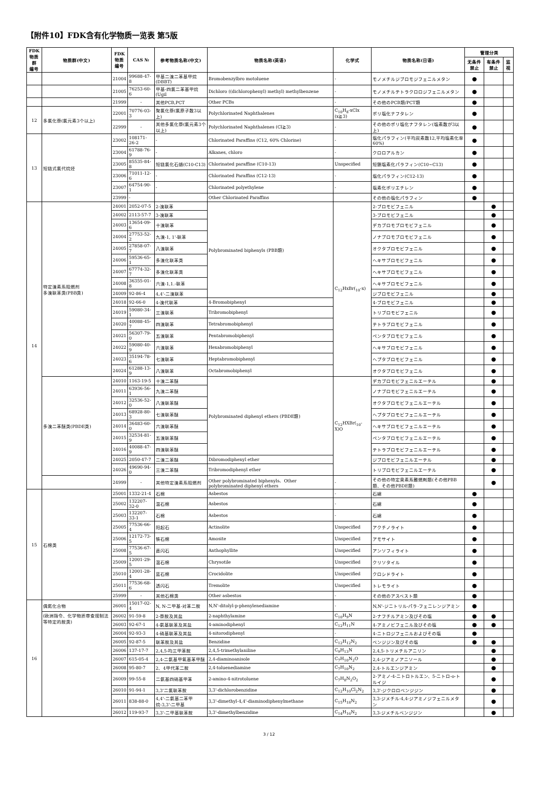【附件10】FDK含有化学物质一览表 第5版
| FDK 物质群 编号 | 物质群(中文) | FDK 物质 编号 | CAS № | 参考物质名称(中文) | 物质名称(英语) | 化学式 | 物质名称(日语) | 管理分类 | | |
| --- | --- | --- | --- | --- | --- | --- | --- | --- | --- | --- |
| | | | | | | | | 无条件禁止 | 有条件禁止 | 监视 |
| | | 21004 | 99688-47-8 | 甲基二溴二苯基甲烷(DBBT) | Bromobenzylbro motoluene | - | モノメチルジブロモジフェニルメタン | ● | | |
| | | 21005 | 76253-60-6 | 甲基-四氯二苯基甲烷(Ugil | Dichloro ((dichlorophenyl) methyl) methylbenzene | - | モノメチルテトラクロロジフェニルメタン | ● | | |
| | | 21999 | - | 其他PCB,PCT | Other PCBs | - | その他のPCB類/PCT類 | ● | | |
| 12 | 多氯化萘(氯元素3个以上) | 22001 | 70776-03-3 | 聚氯化萘(氯原子数3以上) | Polychlorinated Naphthalenes | C<sub>10</sub>H<sub>8</sub>-xClx (x≧3) | ポリ塩化ナフタレン | ● | | |
| | | 22999 | - | 其他多氯化萘(氯元素3个以上) | Polychlorinated Naphthalenes (Cl≧3) | - | その他のポリ塩化ナフタレン(塩素数が3以上) | ● | | |
| 13 | 短链式氯代烷烃 | 23002 | 108171-26-2 | - | Chlorinated Paraffins (C12, 60% Chlorine) | - | 塩化パラフィン(平均炭素数12,平均塩素化率60%) | ● | | |
| | | 23004 | 61788-76-9 | - | Alkanes, chloro | - | クロロアルカン | ● | | |
| | | 23005 | 85535-84-8 | 短链氯化石蜡(C10-C13) | Chlorinated paraffine (C10-13) | Unspecified | 短鎖塩素化パラフィン(C10~C13) | ● | | |
| | | 23006 | 71011-12-6 | - | Chlorinated Paraffins (C12-13) | - | 塩化パラフィン(C12-13) | ● | | |
| | | 23007 | 64754-90-1 | - | Chlorinated polyethylene | - | 塩素化ポリエチレン | ● | | |
| | | 23999 | - | | Other Chlorinated Paraffins | | その他の塩化パラフィン | ● | | |
| 14 | 特定溴素系阻燃剂 多溴联苯类(PBB类) | 24001 | 2052-07-5 | 2-溴联苯 | Polybrominated biphenyls (PBB類) | C<sub>12</sub>HxBr(<sub>10</sub>-x) | 2-ブロモビフェニル | | ● | |
| | | 24002 | 2113-57-7 | 3-溴联苯 | | | 3-ブロモビフェニル | | ● | |
| | | 24003 | 13654-09-6 | 十溴联苯 | | | デカブロモブロモビフェニル | | ● | |
| | | 24004 | 27753-52-2 | 九溴-1, 1'-联苯 | | | ノナブロモブロモビフェニル | | ● | |
| | | 24005 | 27858-07-7 | 八溴联苯 | | | オクタブロモビフェニル | | ● | |
| | | 24006 | 59536-65-1 | 多溴化联苯类 | | | ヘキサブロモビフェニル | | ● | |
| | | 24007 | 67774-32-7 | 多溴化联苯类 | | | ヘキサブロモビフェニル | | ● | |
| | | 24008 | 36355-01-8 | 六溴-1,1.-联苯 | | | ヘキサブロモビフェニル | | ● | |
| | | 24009 | 92-86-4 | 4,4'-二溴联苯 | | | ジブロモビフェニル | | ● | |
| | | 24018 | 92-66-0 | 4-溴代联苯 | 4-Bromobiphenyl | | 4-ブロモビフェニル | | ● | |
| | | 24019 | 59080-34-1 | 三溴联苯 | Tribromobiphenyl | | トリブロモビフェニル | | ● | |
| | | 24020 | 40088-45-7 | 四溴联苯 | Tetrabromobiphenyl | | テトラブロモビフェニル | | ● | |
| | | 24021 | 56307-79-0 | 五溴联苯 | Pentabromobiphenyl | | ペンタブロモビフェニル | | ● | |
| | | 24022 | 59080-40-9 | 六溴联苯 | Hexabromobiphenyl | | ヘキサブロモビフェニル | | ● | |
| | | 24023 | 35194-78-6 | 七溴联苯 | Heptabromobiphenyl | | ヘプタブロモビフェニル | | ● | |
| | | 24024 | 61288-13-9 | 八溴联苯 | Octabromobiphenyl | | オクタブロモビフェニル | | ● | |
| | 多溴二苯醚类(PBDE类) | 24010 | 1163-19-5 | 十溴二苯醚 | Polybrominated diphenyl ethers (PBDE類) | C<sub>12</sub>HXBr(<sub>10</sub>-X)O | デカブロモビフェニルエーテル | | ● | |
| | | 24011 | 63936-56-1 | 九溴二苯醚 | | | ノナブロモビフェニルエーテル | | ● | |
| | | 24012 | 32536-52-0 | 八溴联苯醚 | | | オクタブロモビフェニルエーテル | | ● | |
| | | 24013 | 68928-80-3 | 七溴联苯醚 | | | ヘプタブロモビフェニルエーテル | | ● | |
| | | 24014 | 36483-60-0 | 六溴联苯醚 | | | ヘキサブロモビフェニルエーテル | | ● | |
| | | 24015 | 32534-81-9 | 五溴联苯醚 | | | ペンタブロモビフェニルエーテル | | ● | |
| | | 24016 | 40088-47-9 | 四溴联苯醚 | | | テトラブロモビフェニルエーテル | | ● | |
| | | 24025 | 2050-47-7 | 二溴二苯醚 | Dibromodiphenyl ether | | ジブロモビフェニルエーテル | | ● | |
| | | 24026 | 49690-94-0 | 三溴二苯醚 | Tribromodiphenyl ether | | トリブロモビフェニルエーテル | | ● | |
| | | 24999 | - | 其他特定溴素系阻燃剂 | Other polybrominated biphenyls、Other polybrominated diphenyl ethers | - | その他の特定臭素系難燃剤類(その他PBB類、その他PBDE類) | | ● | |
| 15 | 石棉类 | 25001 | 1332-21-4 | 石棉 | Asbestos | - | 石綿 | ● | | |
| | | 25002 | 132207-32-0 | 温石棉 | Asbestos | - | 石綿 | ● | | |
| | | 25003 | 132207-33-1 | 石棉 | Asbestos | - | 石綿 | ● | | |
| | | 25005 | 77536-66-4 | 阳起石 | Actinolite | Unspecified | アクチノライト | ● | | |
| | | 25006 | 12172-73-5 | 铁石棉 | Amosite | Unspecified | アモサイト | ● | | |
| | | 25008 | 77536-67-5 | 直闪石 | Anthophyllite | Unspecified | アンソフィライト | ● | | |
| | | 25009 | 12001-29-5 | 温石棉 | Chrysotile | Unspecified | クリソタイル | ● | | |
| | | 25010 | 12001-28-4 | 蓝石棉 | Crocidolite | Unspecified | クロシドライト | ● | | |
| | | 25011 | 77536-68-6 | 透闪石 | Tremolite | Unspecified | トレモライト | ● | | |
| | | 25999 | - | 其他石棉类 | Other asbestos | - | その他のアスベスト類 | ● | | |
| 16 | 偶氮化合物 | 26001 | 15017-02-4 | N, N-二甲基-对苯二胺 | N,N'-ditolyl-p-phenylenediamine | - | N,N'-ジニトリル-パラ-フェニレンジアミン | ● | | |
| | (欧洲指令、化学物质审查规制法等特定的胺类) | 26002 | 91-59-8 | 2-萘胺及其盐 | 2-naphthylamine | C<sub>10</sub>H<sub>9</sub>N | 2-ナフチルアミン及びその塩 | ● | ● | |
| | | 26003 | 92-67-1 | 4-氨基联苯及其盐 | 4-aminodiphenyl | C<sub>12</sub>H<sub>11</sub>N | 4-アミノビフェニル及びその塩 | ● | ● | |
| | | 26004 | 92-93-3 | 4-硝基联苯及其盐 | 4-nitorodiphenyl | - | 4-ニトロジフェニルおよびその塩 | ● | | |
| | | 26005 | 92-87-5 | 联苯胺及其盐 | Benzidine | C<sub>12</sub>H<sub>12</sub>N<sub>2</sub> | ベンジジン及びその塩 | ● | ● | |
| | | 26006 | 137-17-7 | 2,4,5-均三甲苯胺 | 2,4,5-trimethylaniline | C<sub>9</sub>H<sub>13</sub>N | 2,4,5-トリメチルアニリン | | ● | |
| | | 26007 | 615-05-4 | 2,4-二氨基甲氧基苯甲醚 | 2,4-diaminoanisole | C<sub>7</sub>H<sub>10</sub>N<sub>2</sub>O | 2,4-ジアミノアニソール | | ● | |
| | | 26008 | 95-80-7 | 2、4甲代苯二胺 | 2,4-toluenediamine | C<sub>7</sub>H<sub>10</sub>N<sub>2</sub> | 2,4-トルエンジアミン | | ● | |
| | | 26009 | 99-55-8 | 二氨基四硝基甲苯 | 2-amino-4-nitrotoluene | C<sub>7</sub>H<sub>8</sub>N<sub>2</sub>O<sub>2</sub> | 2-アミノ-4-ニトロトルエン、5-ニトロ-o-トルイジ | | ● | |
| | | 26010 | 91-94-1 | 3,3'二氯联苯胺 | 3,3'-dichlorobenzidine | C<sub>12</sub>H<sub>10</sub>Cl<sub>2</sub>N<sub>2</sub> | 3,3'-ジクロロベンジジン | | ● | |
| | | 26011 | 838-88-0 | 4,4'-二氨基二苯甲烷-3,3'-二甲基 | 3,3'-dimethyl-4,4'-diaminodiphenylmethane | C<sub>15</sub>H<sub>18</sub>N<sub>2</sub> | 3,3-ジメチル-4,4-ジアミノジフェニルメタン | | ● | |
| | | 26012 | 119-93-7 | 3,3'-二甲基联苯胺 | 3,3'-dimethylbenzidine | C<sub>14</sub>H<sub>16</sub>N<sub>2</sub> | 3,3-ジメチルベンジジン | | ● | |
3 / 12